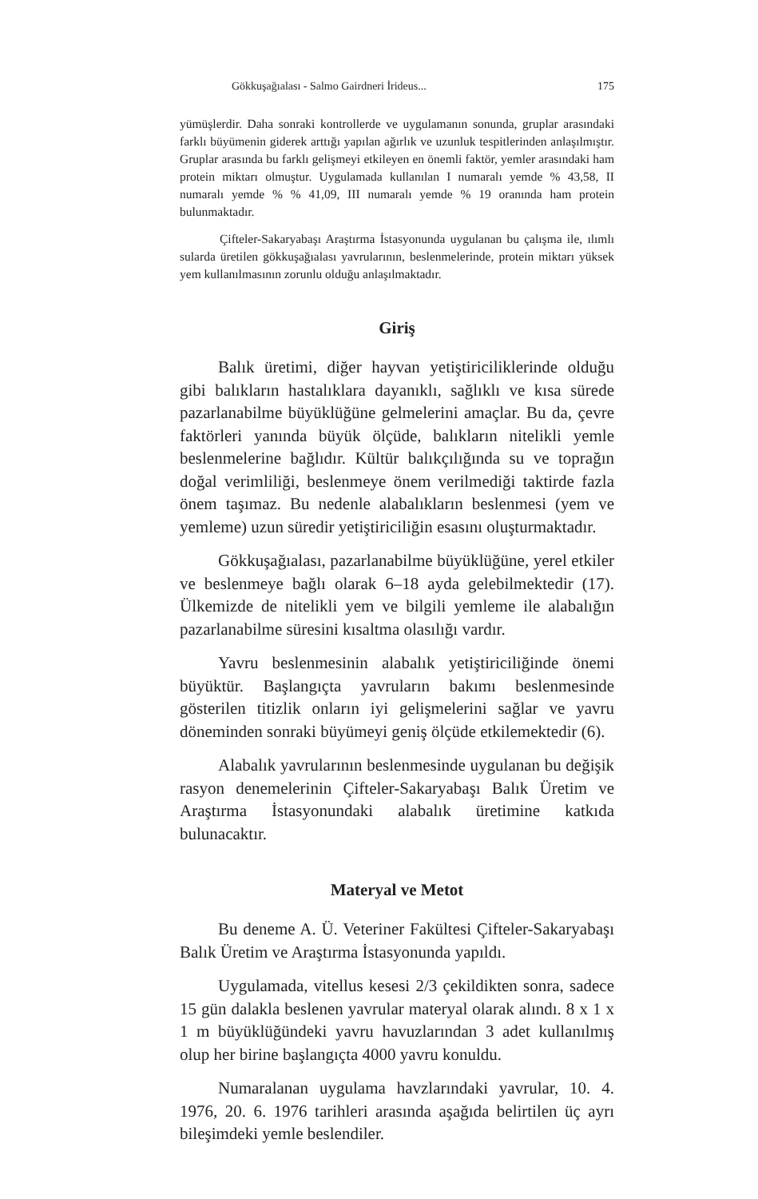Gökkuşağıalası - Salmo Gairdneri İrideus... 175
yümüşlerdir. Daha sonraki kontrollerde ve uygulamanın sonunda, gruplar arasındaki farklı büyümenin giderek arttığı yapılan ağırlık ve uzunluk tespitlerinden anlaşılmıştır. Gruplar arasında bu farklı gelişmeyi etkileyen en önemli faktör, yemler arasındaki ham protein miktarı olmuştur. Uygulamada kullanılan I numaralı yemde % 43,58, II numaralı yemde % % 41,09, III numaralı yemde % 19 oranında ham protein bulunmaktadır.
Çifteler-Sakaryabaşı Araştırma İstasyonunda uygulanan bu çalışma ile, ılımlı sularda üretilen gökkuşağıalası yavrularının, beslenmelerinde, protein miktarı yüksek yem kullanılmasının zorunlu olduğu anlaşılmaktadır.
Giriş
Balık üretimi, diğer hayvan yetiştiriciliklerinde olduğu gibi balıkların hastalıklara dayanıklı, sağlıklı ve kısa sürede pazarlanabilme büyüklüğüne gelmelerini amaçlar. Bu da, çevre faktörleri yanında büyük ölçüde, balıkların nitelikli yemle beslenmelerine bağlıdır. Kültür balıkçılığında su ve toprağın doğal verimliliği, beslenmeye önem verilmediği taktirde fazla önem taşımaz. Bu nedenle alabalıkların beslenmesi (yem ve yemleme) uzun süredir yetiştiriciliğin esasını oluşturmaktadır.
Gökkuşağıalası, pazarlanabilme büyüklüğüne, yerel etkiler ve beslenmeye bağlı olarak 6–18 ayda gelebilmektedir (17). Ülkemizde de nitelikli yem ve bilgili yemleme ile alabalığın pazarlanabilme süresini kısaltma olasılığı vardır.
Yavru beslenmesinin alabalık yetiştiriciliğinde önemi büyüktür. Başlangıçta yavruların bakımı beslenmesinde gösterilen titizlik onların iyi gelişmelerini sağlar ve yavru döneminden sonraki büyümeyi geniş ölçüde etkilemektedir (6).
Alabalık yavrularının beslenmesinde uygulanan bu değişik rasyon denemelerinin Çifteler-Sakaryabaşı Balık Üretim ve Araştırma İstasyonundaki alabalık üretimine katkıda bulunacaktır.
Materyal ve Metot
Bu deneme A. Ü. Veteriner Fakültesi Çifteler-Sakaryabaşı Balık Üretim ve Araştırma İstasyonunda yapıldı.
Uygulamada, vitellus kesesi 2/3 çekildikten sonra, sadece 15 gün dalakla beslenen yavrular materyal olarak alındı. 8 x 1 x 1 m büyüklüğündeki yavru havuzlarından 3 adet kullanılmış olup her birine başlangıçta 4000 yavru konuldu.
Numaralanan uygulama havzlarındaki yavrular, 10. 4. 1976, 20. 6. 1976 tarihleri arasında aşağıda belirtilen üç ayrı bileşimdeki yemle beslendiler.